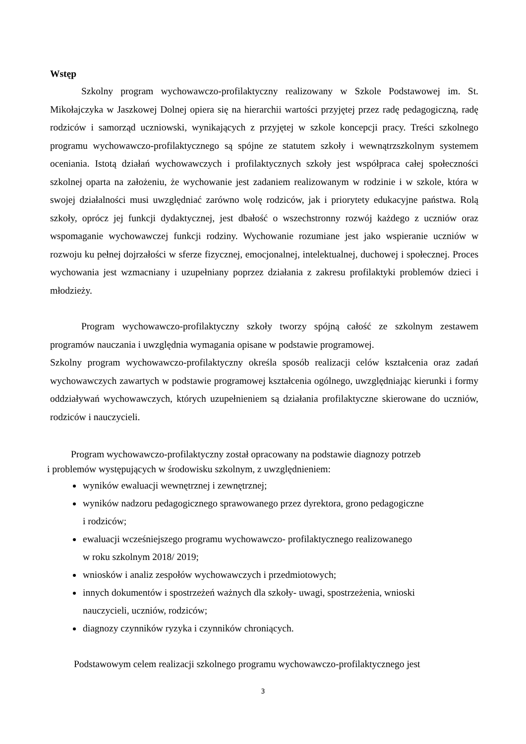Wstęp
Szkolny program wychowawczo-profilaktyczny realizowany w Szkole Podstawowej im. St. Mikołajczyka w Jaszkowej Dolnej opiera się na hierarchii wartości przyjętej przez radę pedagogiczną, radę rodziców i samorząd uczniowski, wynikających z przyjętej w szkole koncepcji pracy. Treści szkolnego programu wychowawczo-profilaktycznego są spójne ze statutem szkoły i wewnątrzszkolnym systemem oceniania. Istotą działań wychowawczych i profilaktycznych szkoły jest współpraca całej społeczności szkolnej oparta na założeniu, że wychowanie jest zadaniem realizowanym w rodzinie i w szkole, która w swojej działalności musi uwzględniać zarówno wolę rodziców, jak i priorytety edukacyjne państwa. Rolą szkoły, oprócz jej funkcji dydaktycznej, jest dbałość o wszechstronny rozwój każdego z uczniów oraz wspomaganie wychowawczej funkcji rodziny. Wychowanie rozumiane jest jako wspieranie uczniów w rozwoju ku pełnej dojrzałości w sferze fizycznej, emocjonalnej, intelektualnej, duchowej i społecznej. Proces wychowania jest wzmacniany i uzupełniany poprzez działania z zakresu profilaktyki problemów dzieci i młodzieży.
Program wychowawczo-profilaktyczny szkoły tworzy spójną całość ze szkolnym zestawem programów nauczania i uwzględnia wymagania opisane w podstawie programowej.
Szkolny program wychowawczo-profilaktyczny określa sposób realizacji celów kształcenia oraz zadań wychowawczych zawartych w podstawie programowej kształcenia ogólnego, uwzględniając kierunki i formy oddziaływań wychowawczych, których uzupełnieniem są działania profilaktyczne skierowane do uczniów, rodziców i nauczycieli.
Program wychowawczo-profilaktyczny został opracowany na podstawie diagnozy potrzeb
i problemów występujących w środowisku szkolnym, z uwzględnieniem:
wyników ewaluacji wewnętrznej i zewnętrznej;
wyników nadzoru pedagogicznego sprawowanego przez dyrektora, grono pedagogiczne
i rodziców;
ewaluacji wcześniejszego programu wychowawczo- profilaktycznego realizowanego
w roku szkolnym 2018/ 2019;
wniosków i analiz zespołów wychowawczych i przedmiotowych;
innych dokumentów i spostrzeżeń ważnych dla szkoły- uwagi, spostrzeżenia, wnioski
nauczycieli, uczniów, rodziców;
diagnozy czynników ryzyka i czynników chroniących.
Podstawowym celem realizacji szkolnego programu wychowawczo-profilaktycznego jest
3